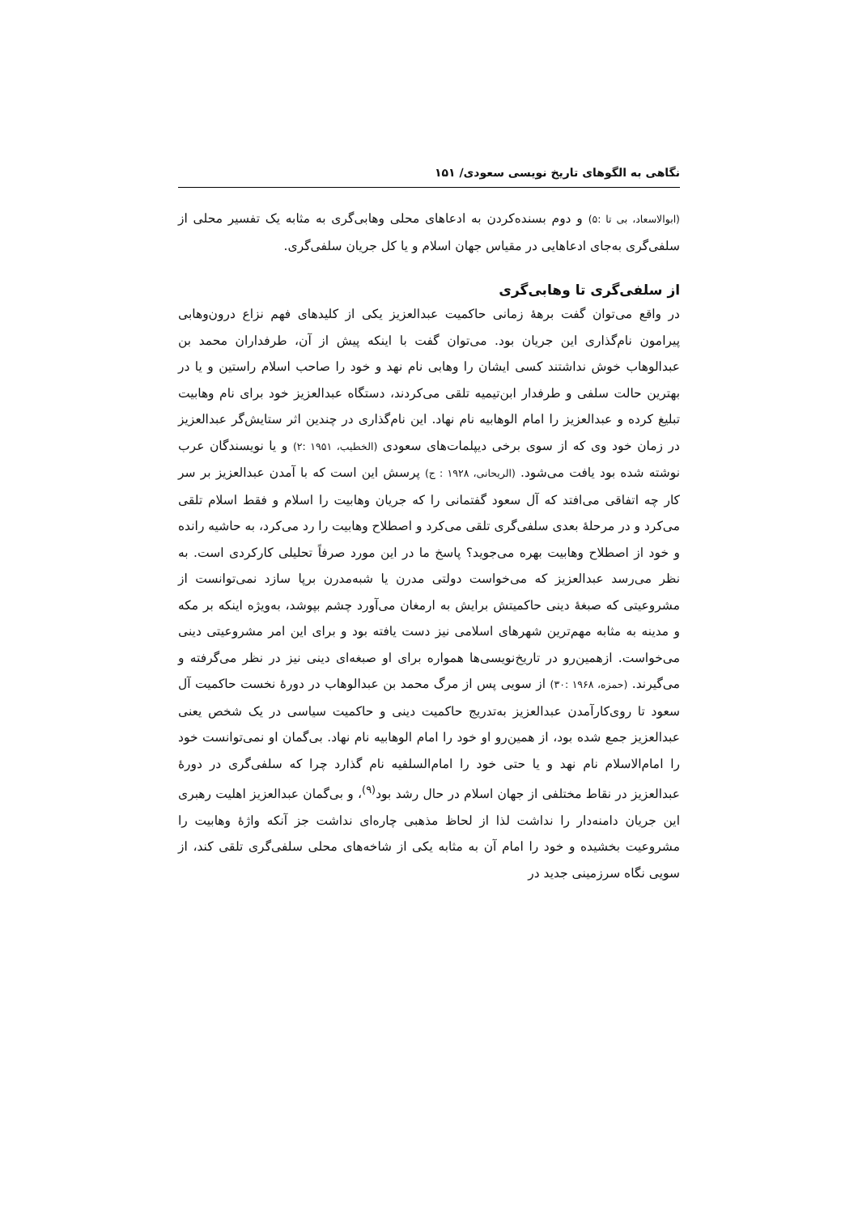نگاهی به الگوهای تاریخ نویسی سعودی/ ۱۵۱
(ابوالاسعاد، بی تا :۵) و دوم بسنده‌کردن به ادعاهای محلی وهابی‌گری به مثابه یک تفسیر محلی از سلفی‌گری به‌جای ادعاهایی در مقیاس جهان اسلام و یا کل جریان سلفی‌گری.
از سلفی‌گری تا وهابی‌گری
در واقع می‌توان گفت برهۀ زمانی حاکمیت عبدالعزیز یکی از کلیدهای فهم نزاع درون‌وهابی پیرامون نام‌گذاری این جریان بود. می‌توان گفت با اینکه پیش از آن، طرفداران محمد بن عبدالوهاب خوش نداشتند کسی ایشان را وهابی نام نهد و خود را صاحب اسلام راستین و یا در بهترین حالت سلفی و طرفدار ابن‌تیمیه تلقی می‌کردند، دستگاه عبدالعزیز خود برای نام وهابیت تبلیغ کرده و عبدالعزیز را امام الوهابیه نام نهاد. این نام‌گذاری در چندین اثر ستایش‌گر عبدالعزیز در زمان خود وی که از سوی برخی دیپلمات‌های سعودی (الخطیب، ۱۹۵۱ :۲) و یا نویسندگان عرب نوشته شده بود یافت می‌شود. (الریحانی، ۱۹۲۸ : ج) پرسش این است که با آمدن عبدالعزیز بر سر کار چه اتفاقی می‌افتد که آل سعود گفتمانی را که جریان وهابیت را اسلام و فقط اسلام تلقی می‌کرد و در مرحلۀ بعدی سلفی‌گری تلقی می‌کرد و اصطلاح وهابیت را رد می‌کرد، به حاشیه رانده و خود از اصطلاح وهابیت بهره می‌جوید؟ پاسخ ما در این مورد صرفاً تحلیلی کارکردی است. به نظر می‌رسد عبدالعزیز که می‌خواست دولتی مدرن یا شبه‌مدرن برپا سازد نمی‌توانست از مشروعیتی که صبغۀ دینی حاکمیتش برایش به ارمغان می‌آورد چشم بپوشد، به‌ویژه اینکه بر مکه و مدینه به مثابه مهم‌ترین شهرهای اسلامی نیز دست یافته بود و برای این امر مشروعیتی دینی می‌خواست. ازهمین‌رو در تاریخ‌نویسی‌ها همواره برای او صبغه‌ای دینی نیز در نظر می‌گرفته و می‌گیرند. (حمزه، ۱۹۶۸ :۳۰) از سویی پس از مرگ محمد بن عبدالوهاب در دورۀ نخست حاکمیت آل سعود تا روی‌کارآمدن عبدالعزیز به‌تدریج حاکمیت دینی و حاکمیت سیاسی در یک شخص یعنی عبدالعزیز جمع شده بود، از همین‌رو او خود را امام الوهابیه نام نهاد. بی‌گمان او نمی‌توانست خود را امام‌الاسلام نام نهد و یا حتی خود را امام‌السلفیه نام گذارد چرا که سلفی‌گری در دورۀ عبدالعزیز در نقاط مختلفی از جهان اسلام در حال رشد بود<sup>(۹)</sup>، و بی‌گمان عبدالعزیز اهلیت رهبری این جریان دامنه‌دار را نداشت لذا از لحاظ مذهبی چاره‌ای نداشت جز آنکه واژۀ وهابیت را مشروعیت بخشیده و خود را امام آن به مثابه یکی از شاخه‌های محلی سلفی‌گری تلقی کند، از سویی نگاه سرزمینی جدید در